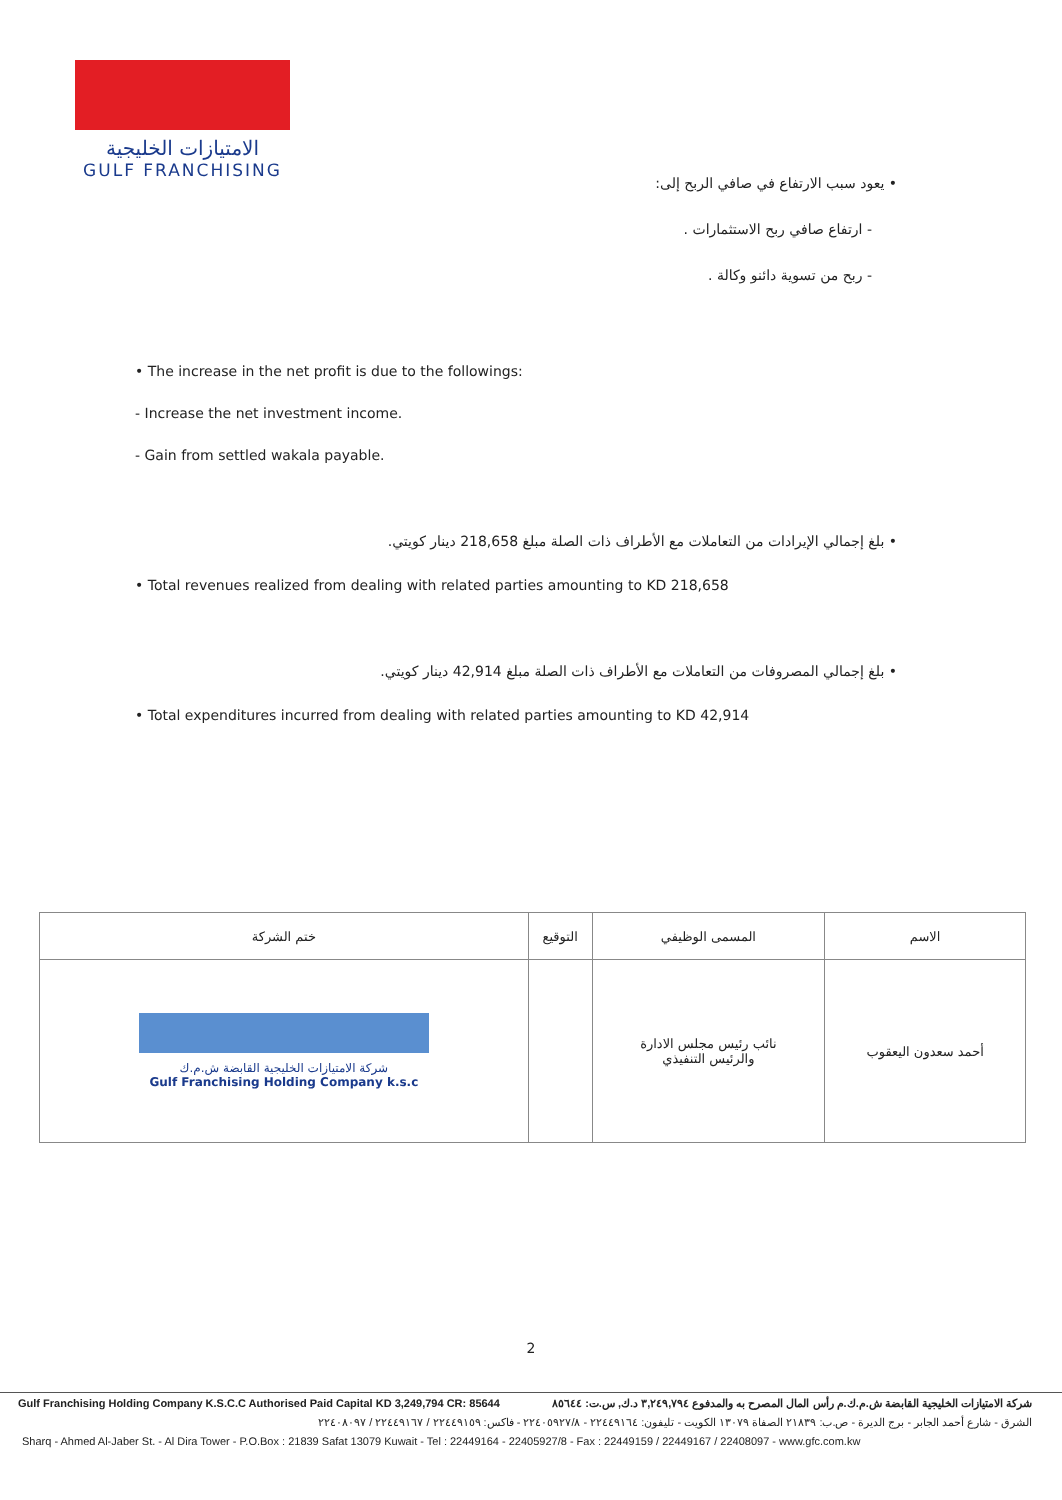الامتيازات الخليجية
GULF FRANCHISING
• يعود سبب الارتفاع في صافي الربح إلى:
- ارتفاع صافي ربح الاستثمارات .
- ربح من تسوية دائنو وكالة .
• The increase in the net profit is due to the followings:
- Increase the net investment income.
- Gain from settled wakala payable.
• بلغ إجمالي الإيرادات من التعاملات مع الأطراف ذات الصلة مبلغ 218,658 دينار كويتي.
• Total revenues realized from dealing with related parties amounting to KD 218,658
• بلغ إجمالي المصروفات من التعاملات مع الأطراف ذات الصلة مبلغ 42,914 دينار كويتي.
• Total expenditures incurred from dealing with related parties amounting to KD 42,914
| الاسم | المسمى الوظيفي | التوقيع | ختم الشركة |
| --- | --- | --- | --- |
| أحمد سعدون اليعقوب | نائب رئيس مجلس الادارة والرئيس التنفيذي | | شركة الامتيازات الخليجية القابضة ش.م.ك Gulf Franchising Holding Company k.s.c |
2
Gulf Franchising Holding Company K.S.C.C Authorised Paid Capital KD 3,249,794 CR: 85644 شركة الامتيازات الخليجية القابضة ش.م.ك.م رأس المال المصرح به والمدفوع ٣,٢٤٩,٧٩٤ د.ك, س.ت: ٨٥٦٤٤
الشرق - شارع أحمد الجابر - برج الديرة - ص.ب: ٢١٨٣٩ الصفاة ١٣٠٧٩ الكويت - تليفون: ٢٢٤٤٩١٦٤ - ٢٢٤٠٥٩٢٧/٨ - فاكس: ٢٢٤٤٩١٥٩ / ٢٢٤٤٩١٦٧ / ٢٢٤٠٨٠٩٧
Sharq - Ahmed Al-Jaber St. - Al Dira Tower - P.O.Box : 21839 Safat 13079 Kuwait - Tel : 22449164 - 22405927/8 - Fax : 22449159 / 22449167 / 22408097 - www.gfc.com.kw